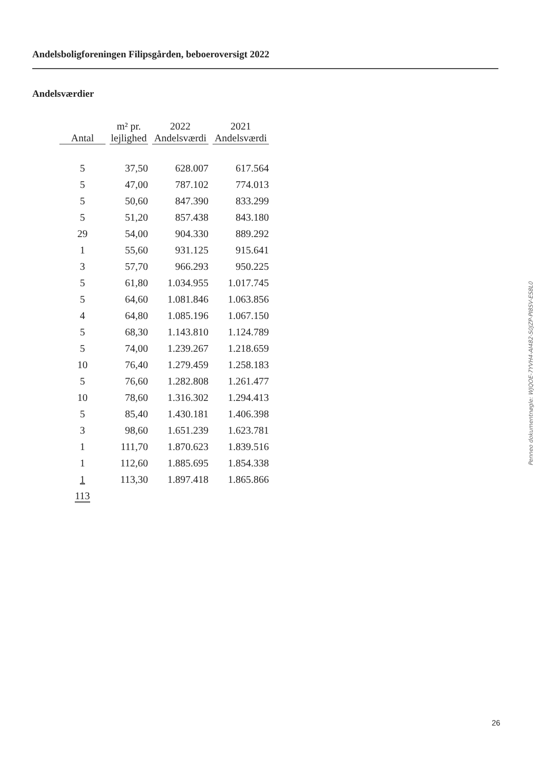Andelsboligforeningen Filipsgården, beboeroversigt 2022
Andelsværdier
| Antal | m² pr. lejlighed | 2022 Andelsværdi | 2021 Andelsværdi |
| --- | --- | --- | --- |
| 5 | 37,50 | 628.007 | 617.564 |
| 5 | 47,00 | 787.102 | 774.013 |
| 5 | 50,60 | 847.390 | 833.299 |
| 5 | 51,20 | 857.438 | 843.180 |
| 29 | 54,00 | 904.330 | 889.292 |
| 1 | 55,60 | 931.125 | 915.641 |
| 3 | 57,70 | 966.293 | 950.225 |
| 5 | 61,80 | 1.034.955 | 1.017.745 |
| 5 | 64,60 | 1.081.846 | 1.063.856 |
| 4 | 64,80 | 1.085.196 | 1.067.150 |
| 5 | 68,30 | 1.143.810 | 1.124.789 |
| 5 | 74,00 | 1.239.267 | 1.218.659 |
| 10 | 76,40 | 1.279.459 | 1.258.183 |
| 5 | 76,60 | 1.282.808 | 1.261.477 |
| 10 | 78,60 | 1.316.302 | 1.294.413 |
| 5 | 85,40 | 1.430.181 | 1.406.398 |
| 3 | 98,60 | 1.651.239 | 1.623.781 |
| 1 | 111,70 | 1.870.623 | 1.839.516 |
| 1 | 112,60 | 1.885.695 | 1.854.338 |
| 1 | 113,30 | 1.897.418 | 1.865.866 |
| 113 | | | |
Penneo dokumentnøgle: WJQOE-7YVH4-AI482-S0JZP-PI8SV-ES8L0
26